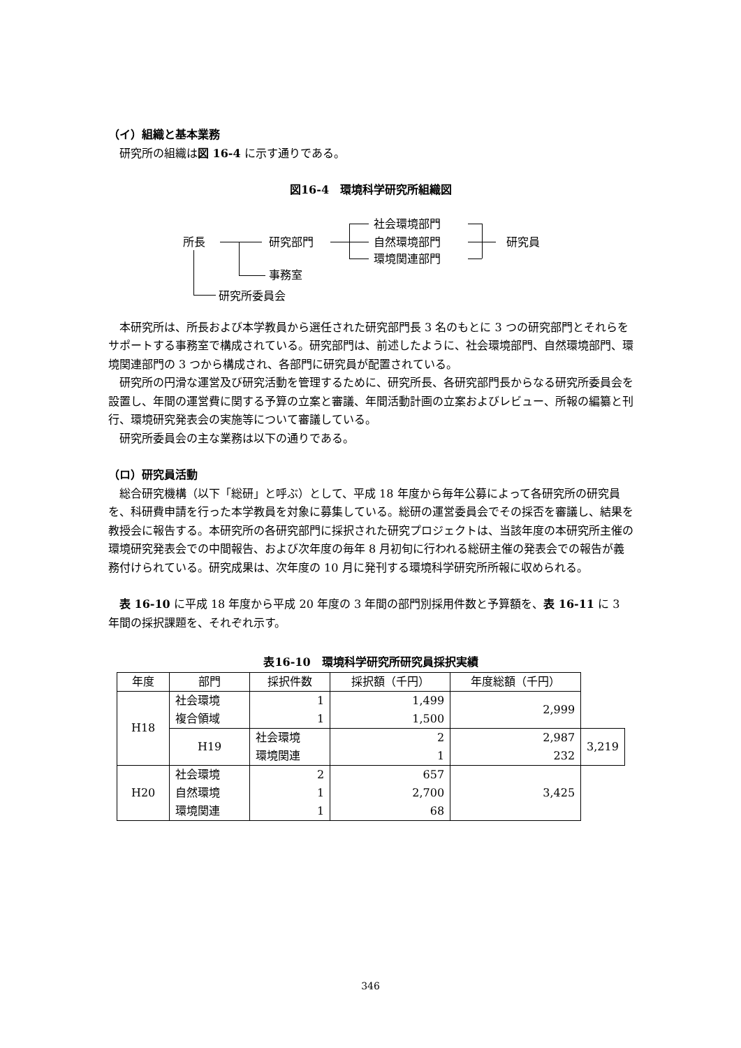（イ）組織と基本業務
研究所の組織は図 16-4 に示す通りである。
図16-4　環境科学研究所組織図
所長 研究部門
社会環境部門
自然環境部門
環境関連部門
研究員
事務室
研究所委員会
本研究所は、所長および本学教員から選任された研究部門長 3 名のもとに 3 つの研究部門とそれらをサポートする事務室で構成されている。研究部門は、前述したように、社会環境部門、自然環境部門、環境関連部門の 3 つから構成され、各部門に研究員が配置されている。
研究所の円滑な運営及び研究活動を管理するために、研究所長、各研究部門長からなる研究所委員会を設置し、年間の運営費に関する予算の立案と審議、年間活動計画の立案およびレビュー、所報の編纂と刊行、環境研究発表会の実施等について審議している。
研究所委員会の主な業務は以下の通りである。
（ロ）研究員活動
総合研究機構（以下「総研」と呼ぶ）として、平成 18 年度から毎年公募によって各研究所の研究員を、科研費申請を行った本学教員を対象に募集している。総研の運営委員会でその採否を審議し、結果を教授会に報告する。本研究所の各研究部門に採択された研究プロジェクトは、当該年度の本研究所主催の環境研究発表会での中間報告、および次年度の毎年 8 月初旬に行われる総研主催の発表会での報告が義務付けられている。研究成果は、次年度の 10 月に発刊する環境科学研究所所報に収められる。
表 16-10 に平成 18 年度から平成 20 年度の 3 年間の部門別採用件数と予算額を、表 16-11 に 3 年間の採択課題を、それぞれ示す。
表16-10　環境科学研究所研究員採択実績
| 年度 | 部門 | 採択件数 | 採択額（千円） | 年度総額（千円） | |
| --- | --- | --- | --- | --- | --- |
| H18 | 社会環境 複合領域 | 1 1 | 1,499 1,500 | 2,999 | |
| | H19 | 社会環境 環境関連 | 2 1 | 2,987 232 | 3,219 |
| H20 | 社会環境 自然環境 環境関連 | 2 1 1 | 657 2,700 68 | 3,425 | |
346